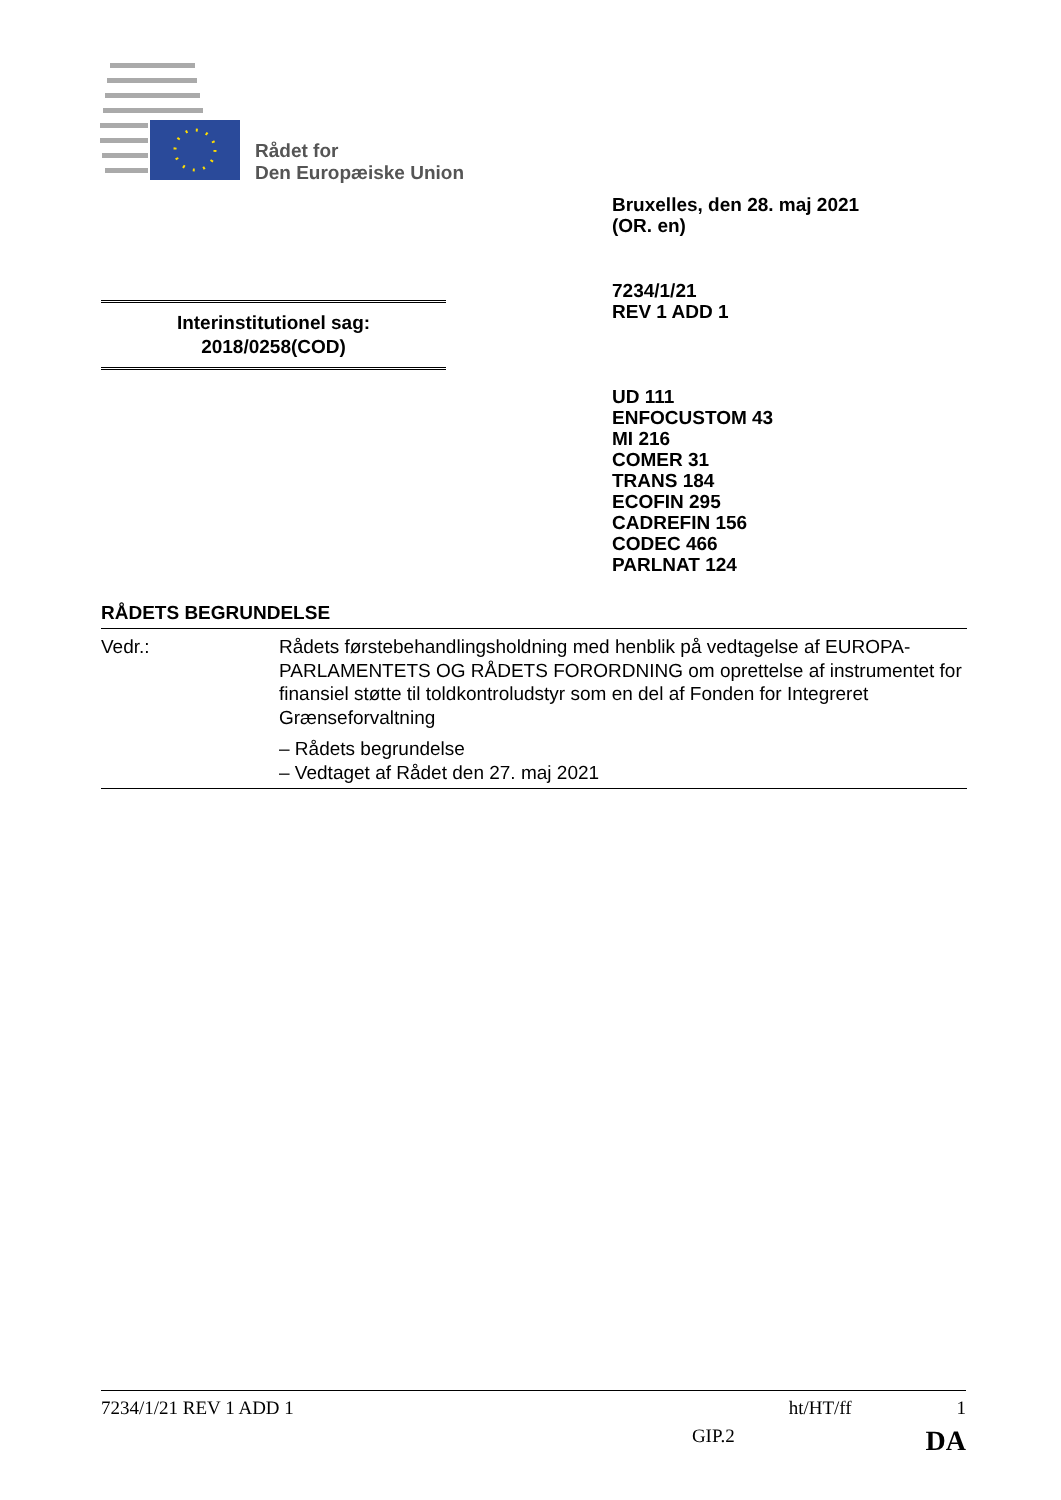Rådet for
Den Europæiske Union
Bruxelles, den 28. maj 2021
(OR. en)
7234/1/21
REV 1 ADD 1
Interinstitutionel sag:
2018/0258(COD)
UD 111
ENFOCUSTOM 43
MI 216
COMER 31
TRANS 184
ECOFIN 295
CADREFIN 156
CODEC 466
PARLNAT 124
RÅDETS BEGRUNDELSE
Vedr.: Rådets førstebehandlingsholdning med henblik på vedtagelse af EUROPA-PARLAMENTETS OG RÅDETS FORORDNING om oprettelse af instrumentet for finansiel støtte til toldkontroludstyr som en del af Fonden for Integreret Grænseforvaltning
– Rådets begrundelse
– Vedtaget af Rådet den 27. maj 2021
7234/1/21 REV 1 ADD 1 ht/HT/ff 1
GIP.2 DA